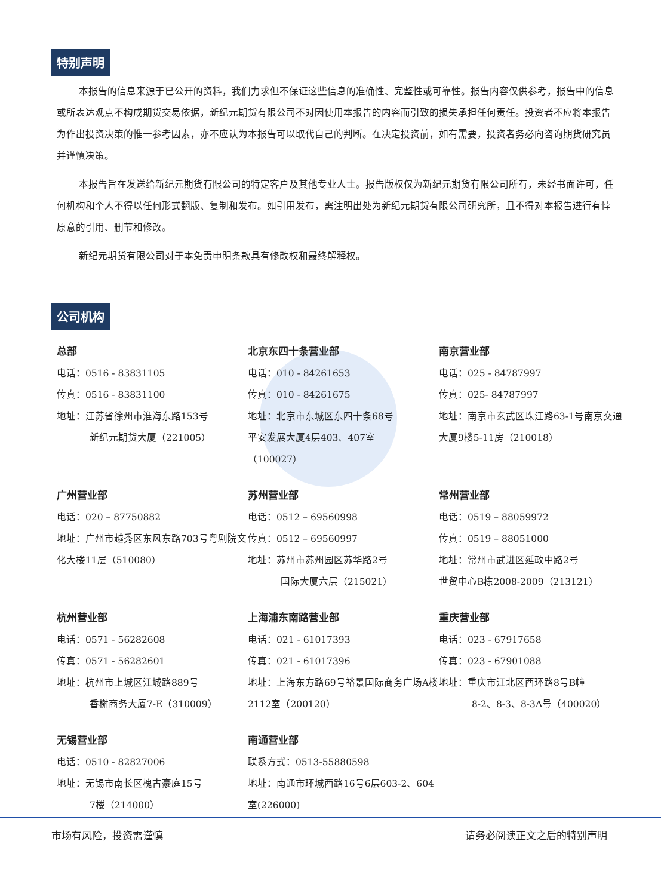特别声明
本报告的信息来源于已公开的资料，我们力求但不保证这些信息的准确性、完整性或可靠性。报告内容仅供参考，报告中的信息或所表达观点不构成期货交易依据，新纪元期货有限公司不对因使用本报告的内容而引致的损失承担任何责任。投资者不应将本报告为作出投资决策的惟一参考因素，亦不应认为本报告可以取代自己的判断。在决定投资前，如有需要，投资者务必向咨询期货研究员并谨慎决策。
本报告旨在发送给新纪元期货有限公司的特定客户及其他专业人士。报告版权仅为新纪元期货有限公司所有，未经书面许可，任何机构和个人不得以任何形式翻版、复制和发布。如引用发布，需注明出处为新纪元期货有限公司研究所，且不得对本报告进行有悖原意的引用、删节和修改。
新纪元期货有限公司对于本免责申明条款具有修改权和最终解释权。
公司机构
总部
电话：0516 - 83831105
传真：0516 - 83831100
地址：江苏省徐州市淮海东路153号
新纪元期货大厦（221005）
北京东四十条营业部
电话：010 - 84261653
传真：010 - 84261675
地址：北京市东城区东四十条68号
平安发展大厦4层403、407室
（100027）
南京营业部
电话：025 - 84787997
传真：025- 84787997
地址：南京市玄武区珠江路63-1号南京交通大厦9楼5-11房（210018）
广州营业部
电话：020 – 87750882
地址：广州市越秀区东风东路703号粤剧院文化大楼11层（510080）
苏州营业部
电话：0512 – 69560998
传真：0512 – 69560997
地址：苏州市苏州园区苏华路2号
国际大厦六层（215021）
常州营业部
电话：0519 – 88059972
传真：0519 – 88051000
地址：常州市武进区延政中路2号
世贸中心B栋2008-2009（213121）
杭州营业部
电话：0571 - 56282608
传真：0571 - 56282601
地址：杭州市上城区江城路889号
香榭商务大厦7-E（310009）
上海浦东南路营业部
电话：021 - 61017393
传真：021 - 61017396
地址：上海东方路69号裕景国际商务广场A楼2112室（200120）
重庆营业部
电话：023 - 67917658
传真：023 - 67901088
地址：重庆市江北区西环路8号B幢
8-2、8-3、8-3A号（400020）
无锡营业部
电话：0510 - 82827006
地址：无锡市南长区槐古豪庭15号
7楼（214000）
南通营业部
联系方式：0513-55880598
地址：南通市环城西路16号6层603-2、604室(226000)
市场有风险，投资需谨慎 请务必阅读正文之后的特别声明